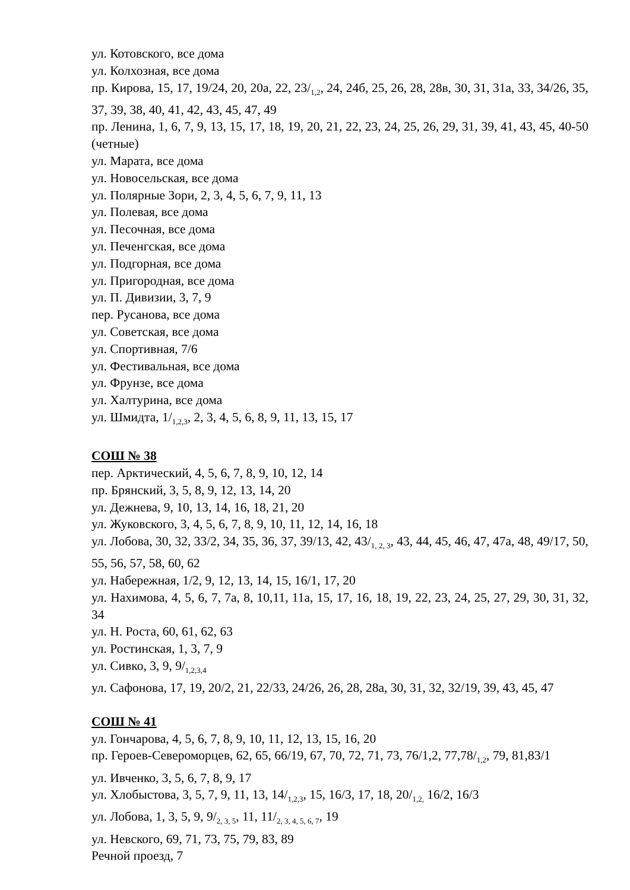ул. Котовского, все дома
ул. Колхозная, все дома
пр. Кирова, 15, 17, 19/24, 20, 20а, 22, 23/<sub>1,2</sub>, 24, 24б, 25, 26, 28, 28в, 30, 31, 31а, 33, 34/26, 35, 37, 39, 38, 40, 41, 42, 43, 45, 47, 49
пр. Ленина, 1, 6, 7, 9, 13, 15, 17, 18, 19, 20, 21, 22, 23, 24, 25, 26, 29, 31, 39, 41, 43, 45, 40-50 (четные)
ул. Марата, все дома
ул. Новосельская, все дома
ул. Полярные Зори, 2, 3, 4, 5, 6, 7, 9, 11, 13
ул. Полевая, все дома
ул. Песочная, все дома
ул. Печенгская, все дома
ул. Подгорная, все дома
ул. Пригородная, все дома
ул. П. Дивизии, 3, 7, 9
пер. Русанова, все дома
ул. Советская, все дома
ул. Спортивная, 7/6
ул. Фестивальная, все дома
ул. Фрунзе, все дома
ул. Халтурина, все дома
ул. Шмидта, 1/<sub>1,2,3</sub>, 2, 3, 4, 5, 6, 8, 9, 11, 13, 15, 17
СОШ № 38
пер. Арктический, 4, 5, 6, 7, 8, 9, 10, 12, 14
пр. Брянский, 3, 5, 8, 9, 12, 13, 14, 20
ул. Дежнева, 9, 10, 13, 14, 16, 18, 21, 20
ул. Жуковского, 3, 4, 5, 6, 7, 8, 9, 10, 11, 12, 14, 16, 18
ул. Лобова, 30, 32, 33/2, 34, 35, 36, 37, 39/13, 42, 43/<sub>1, 2, 3</sub>, 43, 44, 45, 46, 47, 47а, 48, 49/17, 50, 55, 56, 57, 58, 60, 62
ул. Набережная, 1/2, 9, 12, 13, 14, 15, 16/1, 17, 20
ул. Нахимова, 4, 5, 6, 7, 7а, 8, 10,11, 11а, 15, 17, 16, 18, 19, 22, 23, 24, 25, 27, 29, 30, 31, 32, 34
ул. Н. Роста, 60, 61, 62, 63
ул. Ростинская, 1, 3, 7, 9
ул. Сивко, 3, 9, 9/<sub>1,2,3,4</sub>
ул. Сафонова, 17, 19, 20/2, 21, 22/33, 24/26, 26, 28, 28а, 30, 31, 32, 32/19, 39, 43, 45, 47
СОШ № 41
ул. Гончарова, 4, 5, 6, 7, 8, 9, 10, 11, 12, 13, 15, 16, 20
пр. Героев-Североморцев, 62, 65, 66/19, 67, 70, 72, 71, 73, 76/1,2, 77,78/<sub>1,2</sub>, 79, 81,83/1
ул. Ивченко, 3, 5, 6, 7, 8, 9, 17
ул. Хлобыстова, 3, 5, 7, 9, 11, 13, 14/<sub>1,2,3</sub>, 15, 16/3, 17, 18, 20/<sub>1,2,</sub> 16/2, 16/3
ул. Лобова, 1, 3, 5, 9, 9/<sub>2, 3, 5</sub>, 11, 11/<sub>2, 3, 4, 5, 6, 7</sub>, 19
ул. Невского, 69, 71, 73, 75, 79, 83, 89
Речной проезд, 7